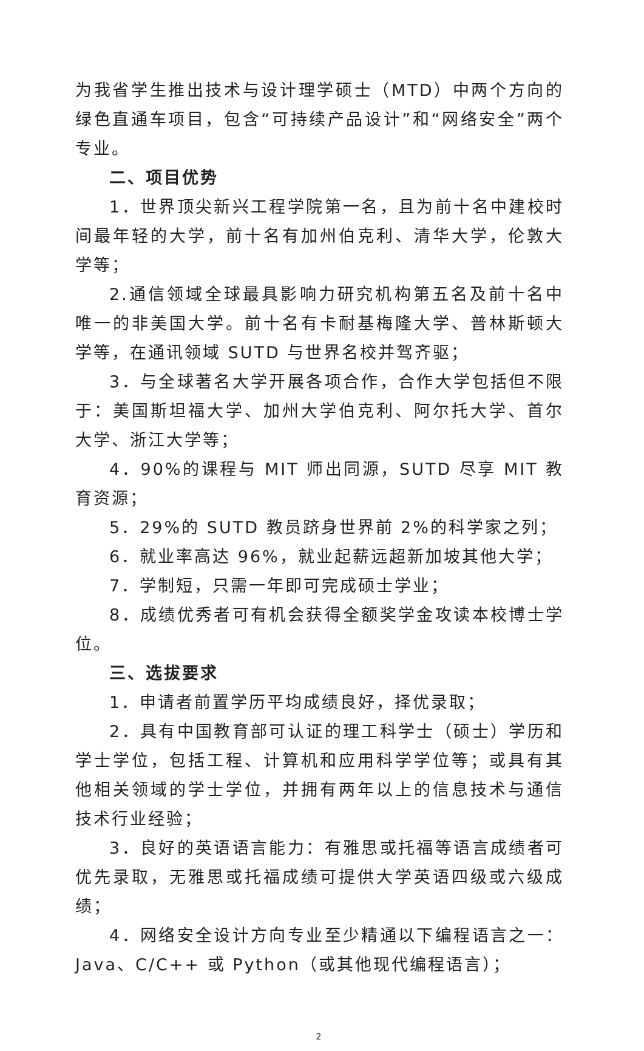为我省学生推出技术与设计理学硕士（MTD）中两个方向的绿色直通车项目，包含“可持续产品设计”和“网络安全”两个专业。
二、项目优势
1．世界顶尖新兴工程学院第一名，且为前十名中建校时间最年轻的大学，前十名有加州伯克利、清华大学，伦敦大学等；
2.通信领域全球最具影响力研究机构第五名及前十名中唯一的非美国大学。前十名有卡耐基梅隆大学、普林斯顿大学等，在通讯领域 SUTD 与世界名校并驾齐驱；
3．与全球著名大学开展各项合作，合作大学包括但不限于：美国斯坦福大学、加州大学伯克利、阿尔托大学、首尔大学、浙江大学等；
4．90%的课程与 MIT 师出同源，SUTD 尽享 MIT 教育资源；
5．29%的 SUTD 教员跻身世界前 2%的科学家之列；
6．就业率高达 96%，就业起薪远超新加坡其他大学；
7．学制短，只需一年即可完成硕士学业；
8．成绩优秀者可有机会获得全额奖学金攻读本校博士学位。
三、选拔要求
1．申请者前置学历平均成绩良好，择优录取；
2．具有中国教育部可认证的理工科学士（硕士）学历和学士学位，包括工程、计算机和应用科学学位等；或具有其他相关领域的学士学位，并拥有两年以上的信息技术与通信技术行业经验；
3．良好的英语语言能力：有雅思或托福等语言成绩者可优先录取，无雅思或托福成绩可提供大学英语四级或六级成绩；
4．网络安全设计方向专业至少精通以下编程语言之一：Java、C/C++ 或 Python（或其他现代编程语言）；
2